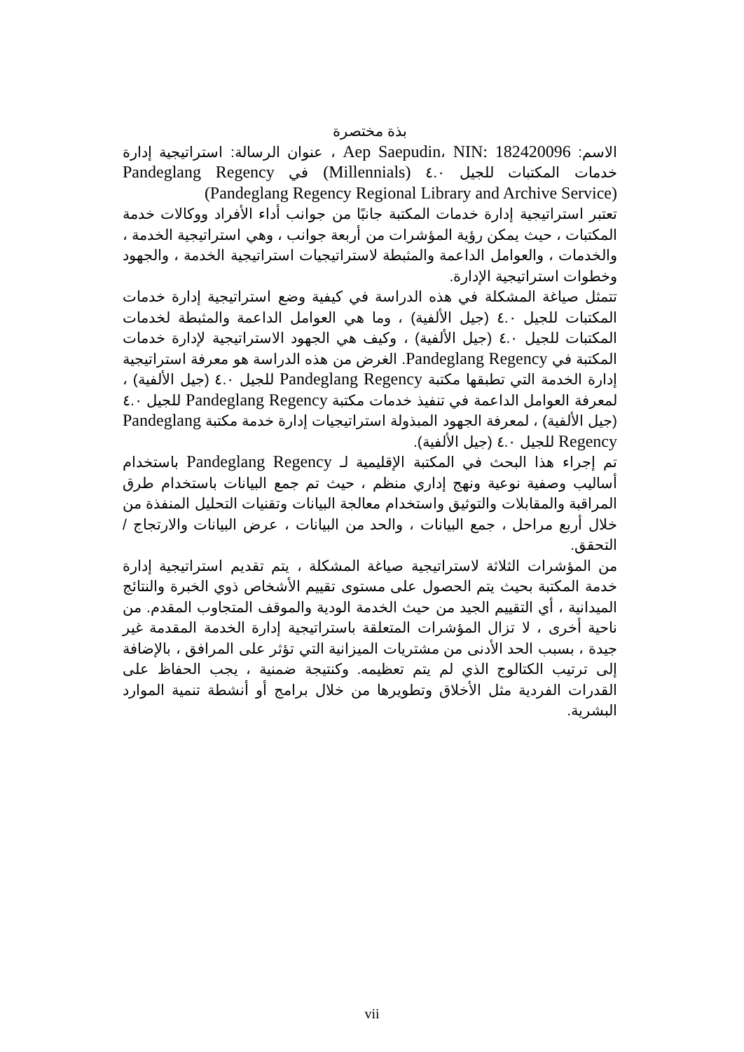بذة مختصرة
الاسم: Aep Saepudin، NIN: 182420096 ، عنوان الرسالة: استراتيجية إدارة خدمات المكتبات للجيل ٤.٠ (Millennials) في Pandeglang Regency (Pandeglang Regency Regional Library and Archive Service)
تعتبر استراتيجية إدارة خدمات المكتبة جانبًا من جوانب أداء الأفراد ووكالات خدمة المكتبات ، حيث يمكن رؤية المؤشرات من أربعة جوانب ، وهي استراتيجية الخدمة ، والخدمات ، والعوامل الداعمة والمثبطة لاستراتيجيات استراتيجية الخدمة ، والجهود وخطوات استراتيجية الإدارة.
تتمثل صياغة المشكلة في هذه الدراسة في كيفية وضع استراتيجية إدارة خدمات المكتبات للجيل ٤.٠ (جيل الألفية) ، وما هي العوامل الداعمة والمثبطة لخدمات المكتبات للجيل ٤.٠ (جيل الألفية) ، وكيف هي الجهود الاستراتيجية لإدارة خدمات المكتبة في Pandeglang Regency. الغرض من هذه الدراسة هو معرفة استراتيجية إدارة الخدمة التي تطبقها مكتبة Pandeglang Regency للجيل ٤.٠ (جيل الألفية) ، لمعرفة العوامل الداعمة في تنفيذ خدمات مكتبة Pandeglang Regency للجيل ٤.٠ (جيل الألفية) ، لمعرفة الجهود المبذولة استراتيجيات إدارة خدمة مكتبة Pandeglang Regency للجيل ٤.٠ (جيل الألفية).
تم إجراء هذا البحث في المكتبة الإقليمية لـ Pandeglang Regency باستخدام أساليب وصفية نوعية ونهج إداري منظم ، حيث تم جمع البيانات باستخدام طرق المراقبة والمقابلات والتوثيق واستخدام معالجة البيانات وتقنيات التحليل المنفذة من خلال أربع مراحل ، جمع البيانات ، والحد من البيانات ، عرض البيانات والارتجاج / التحقق.
من المؤشرات الثلاثة لاستراتيجية صياغة المشكلة ، يتم تقديم استراتيجية إدارة خدمة المكتبة بحيث يتم الحصول على مستوى تقييم الأشخاص ذوي الخبرة والنتائج الميدانية ، أي التقييم الجيد من حيث الخدمة الودية والموقف المتجاوب المقدم. من ناحية أخرى ، لا تزال المؤشرات المتعلقة باستراتيجية إدارة الخدمة المقدمة غير جيدة ، بسبب الحد الأدنى من مشتريات الميزانية التي تؤثر على المرافق ، بالإضافة إلى ترتيب الكتالوج الذي لم يتم تعظيمه. وكنتيجة ضمنية ، يجب الحفاظ على القدرات الفردية مثل الأخلاق وتطويرها من خلال برامج أو أنشطة تنمية الموارد البشرية.
vii